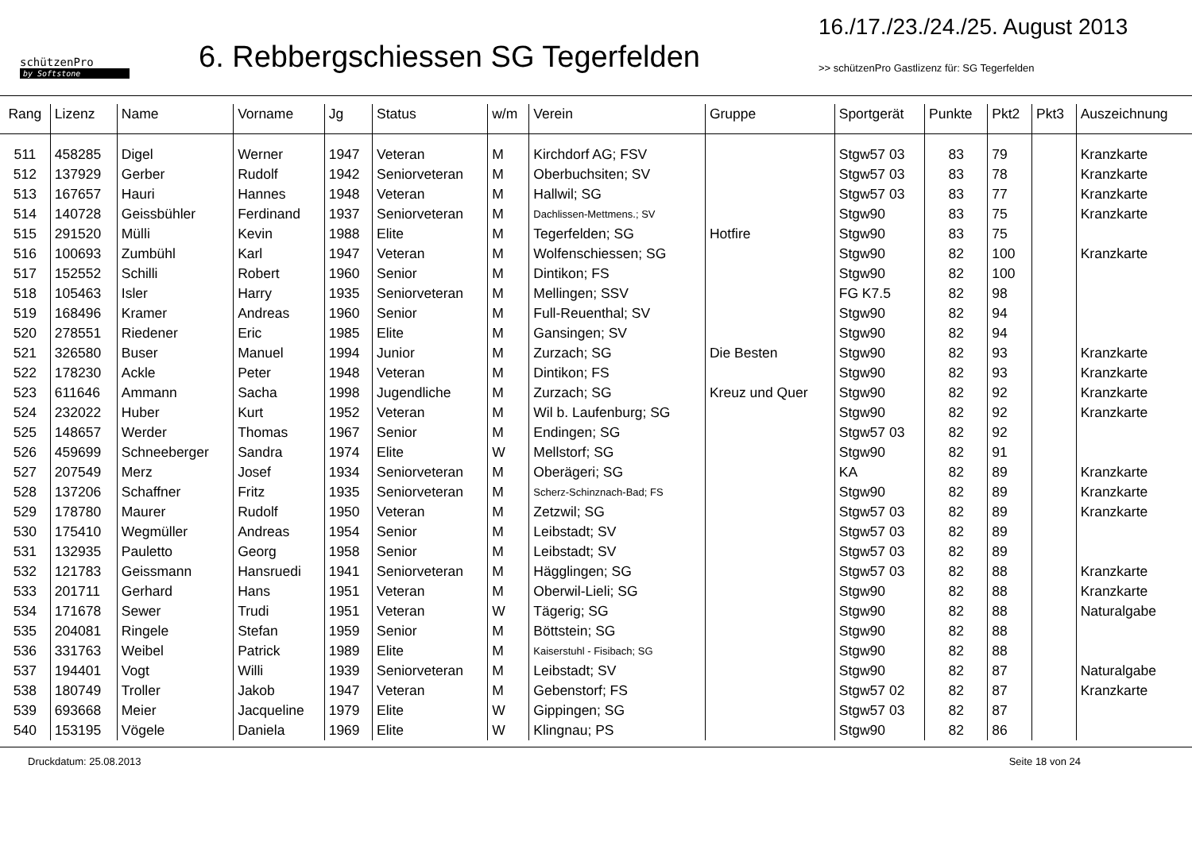schützenPro
by Softstone
6. Rebbergschiessen SG Tegerfelden
16./17./23./24./25. August 2013
>> schützenPro Gastlizenz für: SG Tegerfelden
| Rang | Lizenz | Name | Vorname | Jg | Status | w/m | Verein | Gruppe | Sportgerät | Punkte | Pkt2 | Pkt3 | Auszeichnung |
| --- | --- | --- | --- | --- | --- | --- | --- | --- | --- | --- | --- | --- | --- |
| 511 | 458285 | Digel | Werner | 1947 | Veteran | M | Kirchdorf AG; FSV | | Stgw57 03 | 83 | 79 | | Kranzkarte |
| 512 | 137929 | Gerber | Rudolf | 1942 | Seniorveteran | M | Oberbuchsiten; SV | | Stgw57 03 | 83 | 78 | | Kranzkarte |
| 513 | 167657 | Hauri | Hannes | 1948 | Veteran | M | Hallwil; SG | | Stgw57 03 | 83 | 77 | | Kranzkarte |
| 514 | 140728 | Geissbühler | Ferdinand | 1937 | Seniorveteran | M | Dachlissen-Mettmens.; SV | | Stgw90 | 83 | 75 | | Kranzkarte |
| 515 | 291520 | Mülli | Kevin | 1988 | Elite | M | Tegerfelden; SG | Hotfire | Stgw90 | 83 | 75 | | |
| 516 | 100693 | Zumbühl | Karl | 1947 | Veteran | M | Wolfenschiessen; SG | | Stgw90 | 82 | 100 | | Kranzkarte |
| 517 | 152552 | Schilli | Robert | 1960 | Senior | M | Dintikon; FS | | Stgw90 | 82 | 100 | | |
| 518 | 105463 | Isler | Harry | 1935 | Seniorveteran | M | Mellingen; SSV | | FG K7.5 | 82 | 98 | | |
| 519 | 168496 | Kramer | Andreas | 1960 | Senior | M | Full-Reuenthal; SV | | Stgw90 | 82 | 94 | | |
| 520 | 278551 | Riedener | Eric | 1985 | Elite | M | Gansingen; SV | | Stgw90 | 82 | 94 | | |
| 521 | 326580 | Buser | Manuel | 1994 | Junior | M | Zurzach; SG | Die Besten | Stgw90 | 82 | 93 | | Kranzkarte |
| 522 | 178230 | Ackle | Peter | 1948 | Veteran | M | Dintikon; FS | | Stgw90 | 82 | 93 | | Kranzkarte |
| 523 | 611646 | Ammann | Sacha | 1998 | Jugendliche | M | Zurzach; SG | Kreuz und Quer | Stgw90 | 82 | 92 | | Kranzkarte |
| 524 | 232022 | Huber | Kurt | 1952 | Veteran | M | Wil b. Laufenburg; SG | | Stgw90 | 82 | 92 | | Kranzkarte |
| 525 | 148657 | Werder | Thomas | 1967 | Senior | M | Endingen; SG | | Stgw57 03 | 82 | 92 | | |
| 526 | 459699 | Schneeberger | Sandra | 1974 | Elite | W | Mellstorf; SG | | Stgw90 | 82 | 91 | | |
| 527 | 207549 | Merz | Josef | 1934 | Seniorveteran | M | Oberägeri; SG | | KA | 82 | 89 | | Kranzkarte |
| 528 | 137206 | Schaffner | Fritz | 1935 | Seniorveteran | M | Scherz-Schinznach-Bad; FS | | Stgw90 | 82 | 89 | | Kranzkarte |
| 529 | 178780 | Maurer | Rudolf | 1950 | Veteran | M | Zetzwil; SG | | Stgw57 03 | 82 | 89 | | Kranzkarte |
| 530 | 175410 | Wegmüller | Andreas | 1954 | Senior | M | Leibstadt; SV | | Stgw57 03 | 82 | 89 | | |
| 531 | 132935 | Pauletto | Georg | 1958 | Senior | M | Leibstadt; SV | | Stgw57 03 | 82 | 89 | | |
| 532 | 121783 | Geissmann | Hansruedi | 1941 | Seniorveteran | M | Hägglingen; SG | | Stgw57 03 | 82 | 88 | | Kranzkarte |
| 533 | 201711 | Gerhard | Hans | 1951 | Veteran | M | Oberwil-Lieli; SG | | Stgw90 | 82 | 88 | | Kranzkarte |
| 534 | 171678 | Sewer | Trudi | 1951 | Veteran | W | Tägerig; SG | | Stgw90 | 82 | 88 | | Naturalgabe |
| 535 | 204081 | Ringele | Stefan | 1959 | Senior | M | Böttstein; SG | | Stgw90 | 82 | 88 | | |
| 536 | 331763 | Weibel | Patrick | 1989 | Elite | M | Kaiserstuhl - Fisibach; SG | | Stgw90 | 82 | 88 | | |
| 537 | 194401 | Vogt | Willi | 1939 | Seniorveteran | M | Leibstadt; SV | | Stgw90 | 82 | 87 | | Naturalgabe |
| 538 | 180749 | Troller | Jakob | 1947 | Veteran | M | Gebenstorf; FS | | Stgw57 02 | 82 | 87 | | Kranzkarte |
| 539 | 693668 | Meier | Jacqueline | 1979 | Elite | W | Gippingen; SG | | Stgw57 03 | 82 | 87 | | |
| 540 | 153195 | Vögele | Daniela | 1969 | Elite | W | Klingnau; PS | | Stgw90 | 82 | 86 | | |
Druckdatum: 25.08.2013 Seite 18 von 24